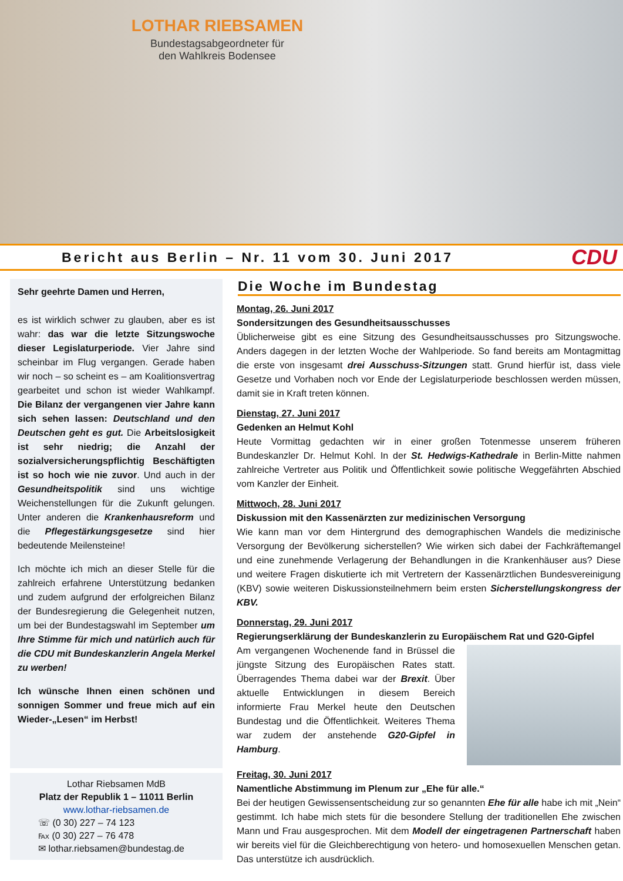LOTHAR RIEBSAMEN
Bundestagsabgeordneter für
den Wahlkreis Bodensee
Bericht aus Berlin – Nr. 11 vom 30. Juni 2017 CDU
Sehr geehrte Damen und Herren,
es ist wirklich schwer zu glauben, aber es ist wahr: das war die letzte Sitzungswoche dieser Legislaturperiode. Vier Jahre sind scheinbar im Flug vergangen. Gerade haben wir noch – so scheint es – am Koalitionsvertrag gearbeitet und schon ist wieder Wahlkampf. Die Bilanz der vergangenen vier Jahre kann sich sehen lassen: Deutschland und den Deutschen geht es gut. Die Arbeitslosigkeit ist sehr niedrig; die Anzahl der sozialversicherungspflichtig Beschäftigten ist so hoch wie nie zuvor. Und auch in der Gesundheitspolitik sind uns wichtige Weichenstellungen für die Zukunft gelungen. Unter anderen die Krankenhausreform und die Pflegestärkungsgesetze sind hier bedeutende Meilensteine!
Ich möchte ich mich an dieser Stelle für die zahlreich erfahrene Unterstützung bedanken und zudem aufgrund der erfolgreichen Bilanz der Bundesregierung die Gelegenheit nutzen, um bei der Bundestagswahl im September um Ihre Stimme für mich und natürlich auch für die CDU mit Bundeskanzlerin Angela Merkel zu werben!
Ich wünsche Ihnen einen schönen und sonnigen Sommer und freue mich auf ein Wieder-„Lesen“ im Herbst!
Lothar Riebsamen MdB
Platz der Republik 1 – 11011 Berlin
www.lothar-riebsamen.de
☏ (0 30) 227 – 74 123
℻ (0 30) 227 – 76 478
✉ lothar.riebsamen@bundestag.de
Die Woche im Bundestag
Montag, 26. Juni 2017
Sondersitzungen des Gesundheitsausschusses
Üblicherweise gibt es eine Sitzung des Gesundheitsausschusses pro Sitzungswoche. Anders dagegen in der letzten Woche der Wahlperiode. So fand bereits am Montagmittag die erste von insgesamt drei Ausschuss-Sitzungen statt. Grund hierfür ist, dass viele Gesetze und Vorhaben noch vor Ende der Legislaturperiode beschlossen werden müssen, damit sie in Kraft treten können.
Dienstag, 27. Juni 2017
Gedenken an Helmut Kohl
Heute Vormittag gedachten wir in einer großen Totenmesse unserem früheren Bundeskanzler Dr. Helmut Kohl. In der St. Hedwigs-Kathedrale in Berlin-Mitte nahmen zahlreiche Vertreter aus Politik und Öffentlichkeit sowie politische Weggefährten Abschied vom Kanzler der Einheit.
Mittwoch, 28. Juni 2017
Diskussion mit den Kassenärzten zur medizinischen Versorgung
Wie kann man vor dem Hintergrund des demographischen Wandels die medizinische Versorgung der Bevölkerung sicherstellen? Wie wirken sich dabei der Fachkräftemangel und eine zunehmende Verlagerung der Behandlungen in die Krankenhäuser aus? Diese und weitere Fragen diskutierte ich mit Vertretern der Kassenärztlichen Bundesvereinigung (KBV) sowie weiteren Diskussionsteilnehmern beim ersten Sicherstellungskongress der KBV.
Donnerstag, 29. Juni 2017
Regierungserklärung der Bundeskanzlerin zu Europäischem Rat und G20-Gipfel
Am vergangenen Wochenende fand in Brüssel die jüngste Sitzung des Europäischen Rates statt. Überragendes Thema dabei war der Brexit. Über aktuelle Entwicklungen in diesem Bereich informierte Frau Merkel heute den Deutschen Bundestag und die Öffentlichkeit. Weiteres Thema war zudem der anstehende G20-Gipfel in Hamburg.
Freitag, 30. Juni 2017
Namentliche Abstimmung im Plenum zur „Ehe für alle.“
Bei der heutigen Gewissensentscheidung zur so genannten Ehe für alle habe ich mit „Nein“ gestimmt. Ich habe mich stets für die besondere Stellung der traditionellen Ehe zwischen Mann und Frau ausgesprochen. Mit dem Modell der eingetragenen Partnerschaft haben wir bereits viel für die Gleichberechtigung von hetero- und homosexuellen Menschen getan. Das unterstütze ich ausdrücklich.